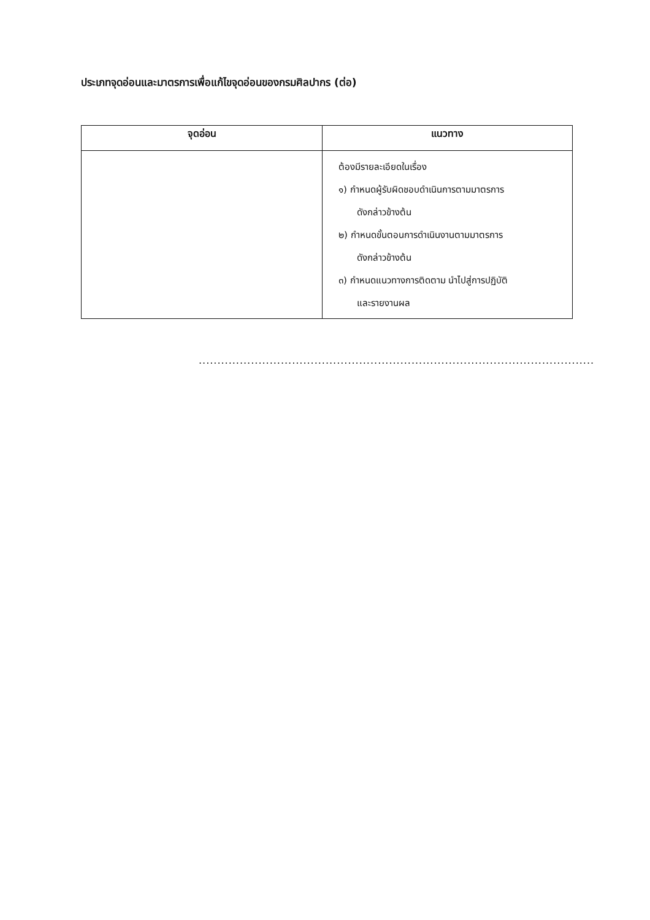ประเภทจุดอ่อนและมาตรการเพื่อแก้ไขจุดอ่อนของกรมศิลปากร (ต่อ)
| จุดอ่อน | แนวทาง |
| --- | --- |
| | ต้องมีรายละเอียดในเรื่อง ๑) กำหนดผู้รับผิดชอบดำเนินการตามมาตรการ ดังกล่าวข้างต้น ๒) กำหนดขั้นตอนการดำเนินงานตามมาตรการ ดังกล่าวข้างต้น ๓) กำหนดแนวทางการติดตาม นำไปสู่การปฏิบัติ และรายงานผล |
..........................................................................................................